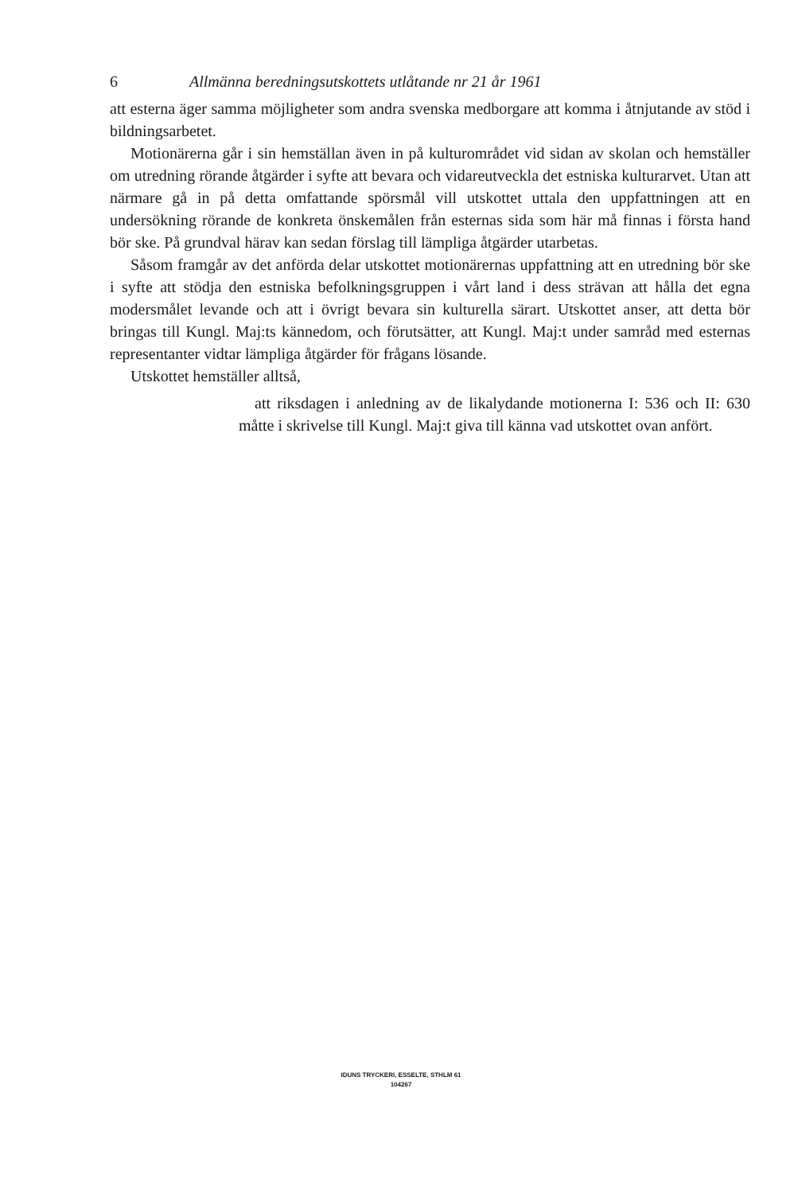6 Allmänna beredningsutskottets utlåtande nr 21 år 1961
att esterna äger samma möjligheter som andra svenska medborgare att komma i åtnjutande av stöd i bildningsarbetet.
Motionärerna går i sin hemställan även in på kulturområdet vid sidan av skolan och hemställer om utredning rörande åtgärder i syfte att bevara och vidareutveckla det estniska kulturarvet. Utan att närmare gå in på detta omfattande spörsmål vill utskottet uttala den uppfattningen att en undersökning rörande de konkreta önskemålen från esternas sida som här må finnas i första hand bör ske. På grundval härav kan sedan förslag till lämpliga åtgärder utarbetas.
Såsom framgår av det anförda delar utskottet motionärernas uppfattning att en utredning bör ske i syfte att stödja den estniska befolkningsgruppen i vårt land i dess strävan att hålla det egna modersmålet levande och att i övrigt bevara sin kulturella särart. Utskottet anser, att detta bör bringas till Kungl. Maj:ts kännedom, och förutsätter, att Kungl. Maj:t under samråd med esternas representanter vidtar lämpliga åtgärder för frågans lösande.
Utskottet hemställer alltså,
att riksdagen i anledning av de likalydande motionerna I: 536 och II: 630 måtte i skrivelse till Kungl. Maj:t giva till känna vad utskottet ovan anfört.
IDUNS TRYCKERI, ESSELTE, STHLM 61
104267